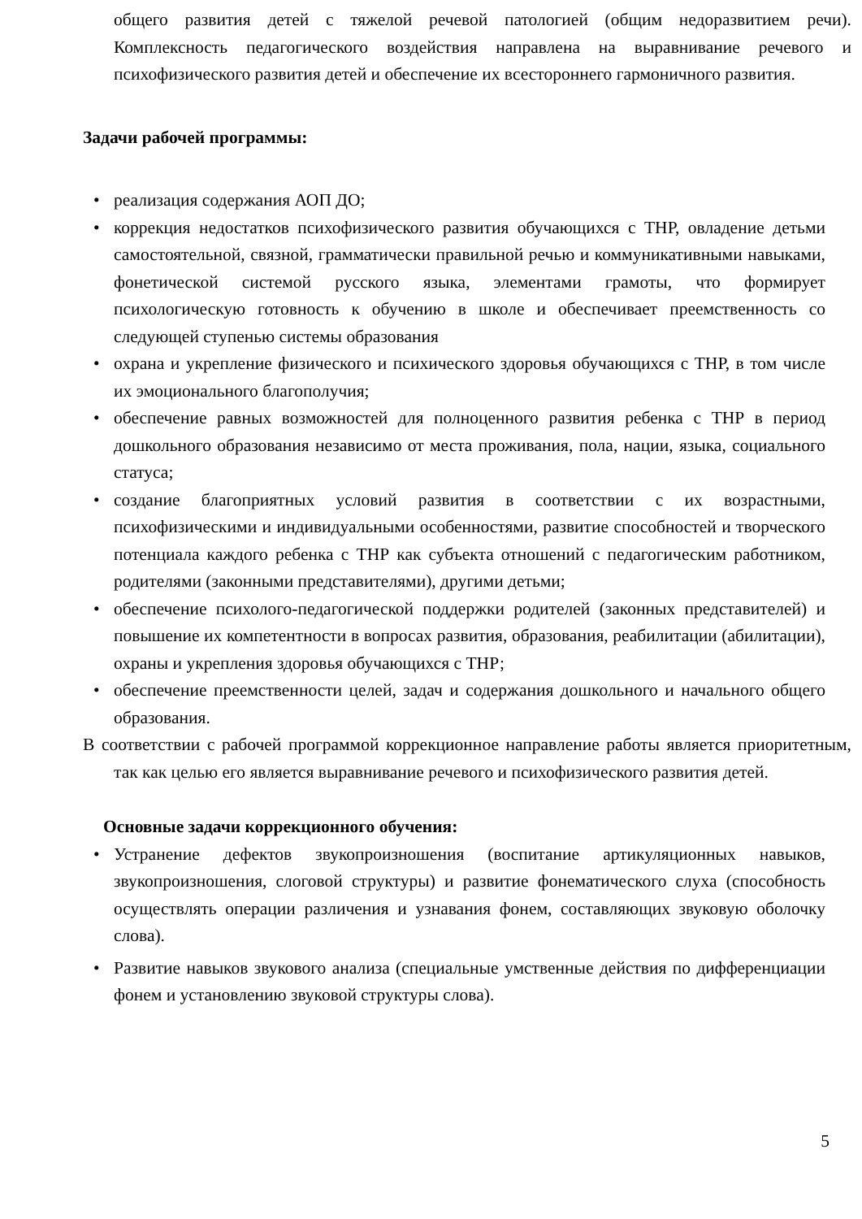общего развития детей с тяжелой речевой патологией (общим недоразвитием речи). Комплексность педагогического воздействия направлена на выравнивание речевого и психофизического развития детей и обеспечение их всестороннего гармоничного развития.
Задачи рабочей программы:
• реализация содержания АОП ДО;
• коррекция недостатков психофизического развития обучающихся с ТНР, овладение детьми самостоятельной, связной, грамматически правильной речью и коммуникативными навыками, фонетической системой русского языка, элементами грамоты, что формирует психологическую готовность к обучению в школе и обеспечивает преемственность со следующей ступенью системы образования
• охрана и укрепление физического и психического здоровья обучающихся с ТНР, в том числе их эмоционального благополучия;
• обеспечение равных возможностей для полноценного развития ребенка с ТНР в период дошкольного образования независимо от места проживания, пола, нации, языка, социального статуса;
• создание благоприятных условий развития в соответствии с их возрастными, психофизическими и индивидуальными особенностями, развитие способностей и творческого потенциала каждого ребенка с ТНР как субъекта отношений с педагогическим работником, родителями (законными представителями), другими детьми;
• обеспечение психолого-педагогической поддержки родителей (законных представителей) и повышение их компетентности в вопросах развития, образования, реабилитации (абилитации), охраны и укрепления здоровья обучающихся с ТНР;
• обеспечение преемственности целей, задач и содержания дошкольного и начального общего образования.
В соответствии с рабочей программой коррекционное направление работы является приоритетным, так как целью его является выравнивание речевого и психофизического развития детей.
Основные задачи коррекционного обучения:
• Устранение дефектов звукопроизношения (воспитание артикуляционных навыков, звукопроизношения, слоговой структуры) и развитие фонематического слуха (способность осуществлять операции различения и узнавания фонем, составляющих звуковую оболочку слова).
• Развитие навыков звукового анализа (специальные умственные действия по дифференциации фонем и установлению звуковой структуры слова).
5